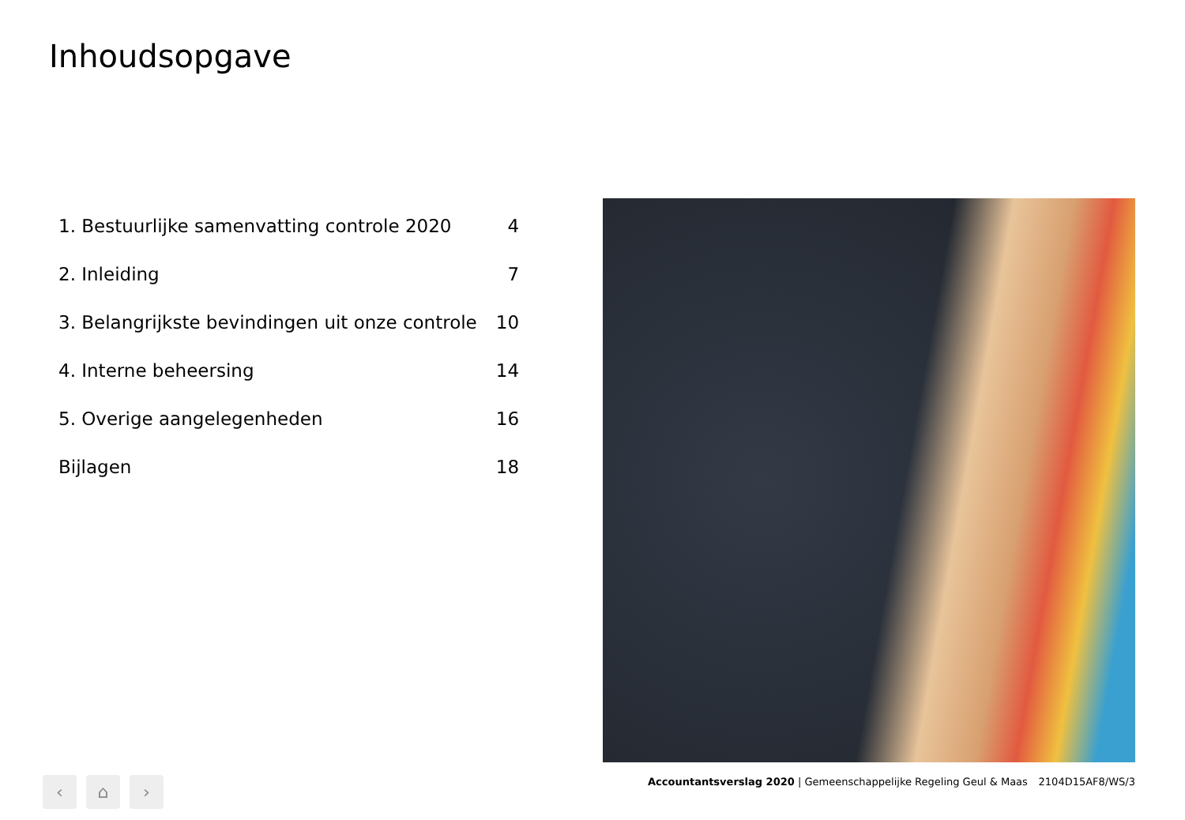Inhoudsopgave
| 1. Bestuurlijke samenvatting controle 2020 | 4 |
| 2. Inleiding | 7 |
| 3. Belangrijkste bevindingen uit onze controle | 10 |
| 4. Interne beheersing | 14 |
| 5. Overige aangelegenheden | 16 |
| Bijlagen | 18 |
‹ ⌂ ›
Accountantsverslag 2020 | Gemeenschappelijke Regeling Geul & Maas 2104D15AF8/WS/3